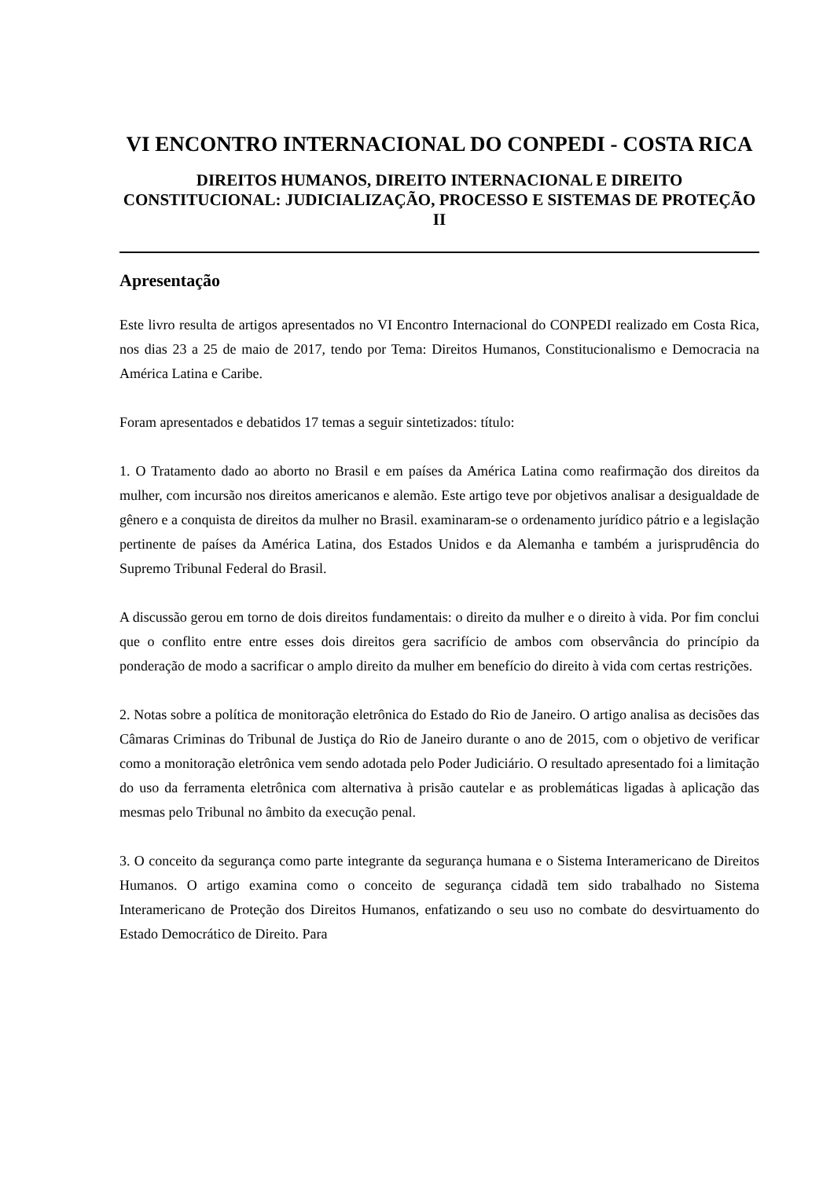VI ENCONTRO INTERNACIONAL DO CONPEDI - COSTA RICA
DIREITOS HUMANOS, DIREITO INTERNACIONAL E DIREITO CONSTITUCIONAL: JUDICIALIZAÇÃO, PROCESSO E SISTEMAS DE PROTEÇÃO II
Apresentação
Este livro resulta de artigos apresentados no VI Encontro Internacional do CONPEDI realizado em Costa Rica, nos dias 23 a 25 de maio de 2017, tendo por Tema: Direitos Humanos, Constitucionalismo e Democracia na América Latina e Caribe.
Foram apresentados e debatidos 17 temas a seguir sintetizados: título:
1. O Tratamento dado ao aborto no Brasil e em países da América Latina como reafirmação dos direitos da mulher, com incursão nos direitos americanos e alemão. Este artigo teve por objetivos analisar a desigualdade de gênero e a conquista de direitos da mulher no Brasil. examinaram-se o ordenamento jurídico pátrio e a legislação pertinente de países da América Latina, dos Estados Unidos e da Alemanha e também a jurisprudência do Supremo Tribunal Federal do Brasil.
A discussão gerou em torno de dois direitos fundamentais: o direito da mulher e o direito à vida. Por fim conclui que o conflito entre entre esses dois direitos gera sacrifício de ambos com observância do princípio da ponderação de modo a sacrificar o amplo direito da mulher em benefício do direito à vida com certas restrições.
2. Notas sobre a política de monitoração eletrônica do Estado do Rio de Janeiro. O artigo analisa as decisões das Câmaras Criminas do Tribunal de Justiça do Rio de Janeiro durante o ano de 2015, com o objetivo de verificar como a monitoração eletrônica vem sendo adotada pelo Poder Judiciário. O resultado apresentado foi a limitação do uso da ferramenta eletrônica com alternativa à prisão cautelar e as problemáticas ligadas à aplicação das mesmas pelo Tribunal no âmbito da execução penal.
3. O conceito da segurança como parte integrante da segurança humana e o Sistema Interamericano de Direitos Humanos. O artigo examina como o conceito de segurança cidadã tem sido trabalhado no Sistema Interamericano de Proteção dos Direitos Humanos, enfatizando o seu uso no combate do desvirtuamento do Estado Democrático de Direito. Para